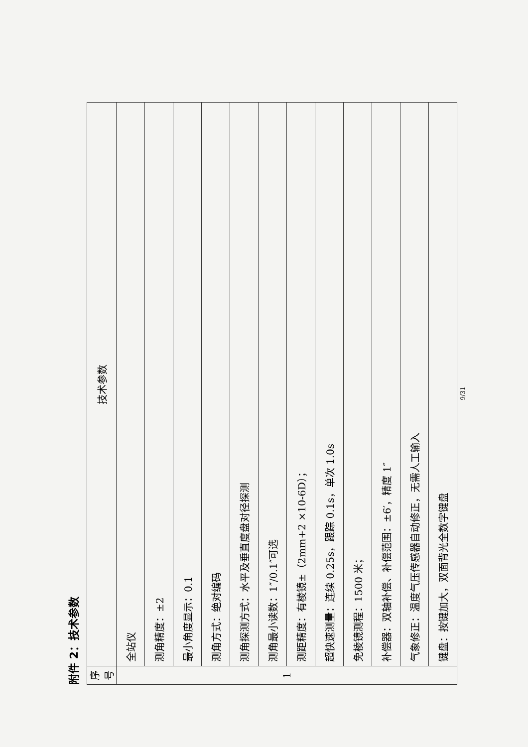附件 2：技术参数
| 序号 | 技术参数 |
| --- | --- |
| 1 | 全站仪 |
| | 测角精度：±2 |
| | 最小角度显示：0.1 |
| | 测角方式：绝对编码 |
| | 测角探测方式：水平及垂直度盘对径探测 |
| | 测角最小读数：1″/0.1″可选 |
| | 测距精度：有棱镜±（2mm+2 ×10-6D）； |
| | 超快速测量：连续 0.25s，跟踪 0.1s，单次 1.0s |
| | 免棱镜测程：1500 米； |
| | 补偿器：双轴补偿、补偿范围：±6′，精度 1″ |
| | 气象修正：温度气压传感器自动修正，无需人工输入 |
| | 键盘：按键加大，双面背光全数字键盘 |
9/31